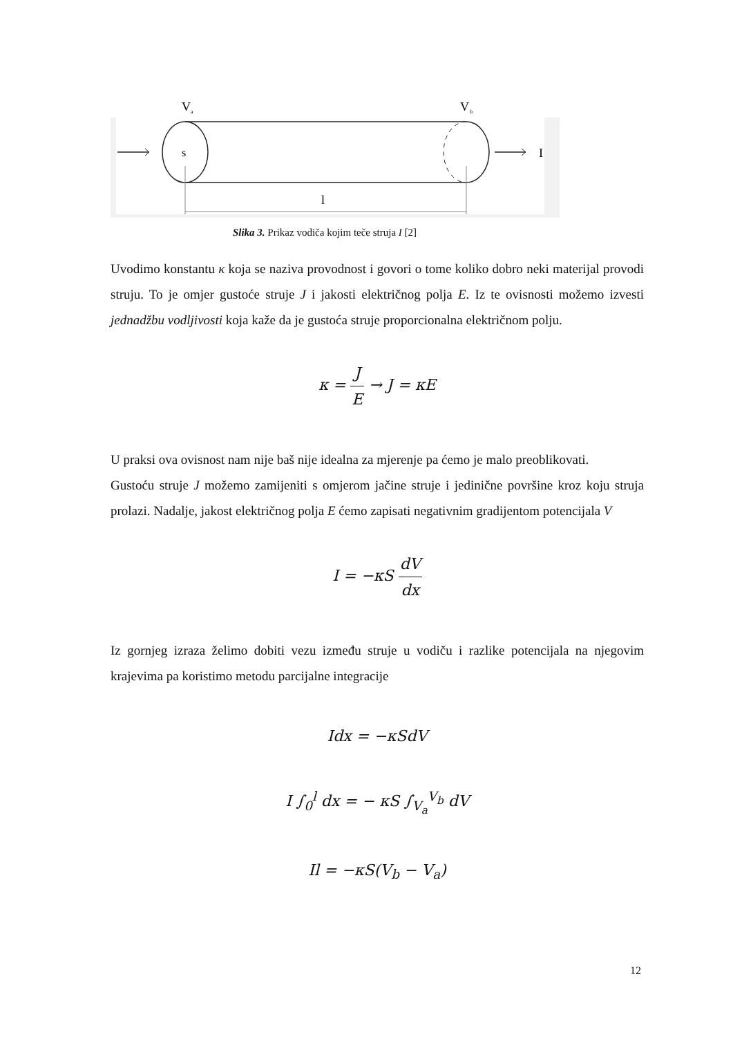V
a
V
b
s
I
l
Slika 3. Prikaz vodiča kojim teče struja I [2]
Uvodimo konstantu κ koja se naziva provodnost i govori o tome koliko dobro neki materijal provodi struju. To je omjer gustoće struje J i jakosti električnog polja E. Iz te ovisnosti možemo izvesti jednadžbu vodljivosti koja kaže da je gustoća struje proporcionalna električnom polju.
κ = J E → J = κE
U praksi ova ovisnost nam nije baš nije idealna za mjerenje pa ćemo je malo preoblikovati.
Gustoću struje J možemo zamijeniti s omjerom jačine struje i jedinične površine kroz koju struja prolazi. Nadalje, jakost električnog polja E ćemo zapisati negativnim gradijentom potencijala V
I = −κS dV dx
Iz gornjeg izraza želimo dobiti vezu između struje u vodiču i razlike potencijala na njegovim krajevima pa koristimo metodu parcijalne integracije
Idx = −κSdV
I ∫<sub>0</sub><sup>l</sup> dx = − κS ∫<sub>V<sub>a</sub></sub><sup>V<sub>b</sub></sup> dV
Il = −κS(V<sub>b</sub> − V<sub>a</sub>)
12